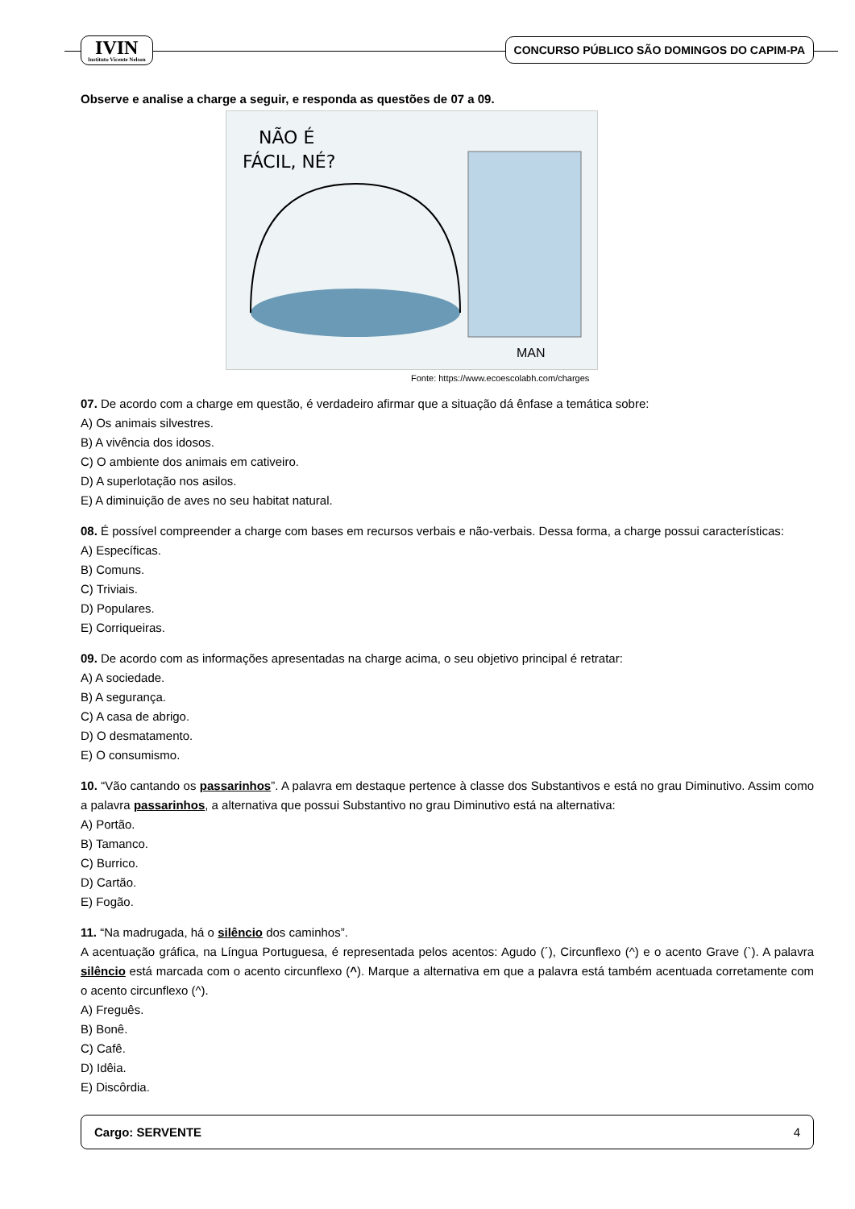IVIN
Instituto Vicente Nelson
CONCURSO PÚBLICO SÃO DOMINGOS DO CAPIM-PA
Observe e analise a charge a seguir, e responda as questões de 07 a 09.
NÃO É
FÁCIL, NÉ?
MAN
Fonte: https://www.ecoescolabh.com/charges
07. De acordo com a charge em questão, é verdadeiro afirmar que a situação dá ênfase a temática sobre:
A) Os animais silvestres.
B) A vivência dos idosos.
C) O ambiente dos animais em cativeiro.
D) A superlotação nos asilos.
E) A diminuição de aves no seu habitat natural.
08. É possível compreender a charge com bases em recursos verbais e não-verbais. Dessa forma, a charge possui características:
A) Específicas.
B) Comuns.
C) Triviais.
D) Populares.
E) Corriqueiras.
09. De acordo com as informações apresentadas na charge acima, o seu objetivo principal é retratar:
A) A sociedade.
B) A segurança.
C) A casa de abrigo.
D) O desmatamento.
E) O consumismo.
10. “Vão cantando os passarinhos”. A palavra em destaque pertence à classe dos Substantivos e está no grau Diminutivo. Assim como a palavra passarinhos, a alternativa que possui Substantivo no grau Diminutivo está na alternativa:
A) Portão.
B) Tamanco.
C) Burrico.
D) Cartão.
E) Fogão.
11. “Na madrugada, há o silêncio dos caminhos”.
A acentuação gráfica, na Língua Portuguesa, é representada pelos acentos: Agudo (´), Circunflexo (^) e o acento Grave (`). A palavra silêncio está marcada com o acento circunflexo (^). Marque a alternativa em que a palavra está também acentuada corretamente com o acento circunflexo (^).
A) Freguês.
B) Bonê.
C) Cafê.
D) Idêia.
E) Discôrdia.
Cargo: SERVENTE 4